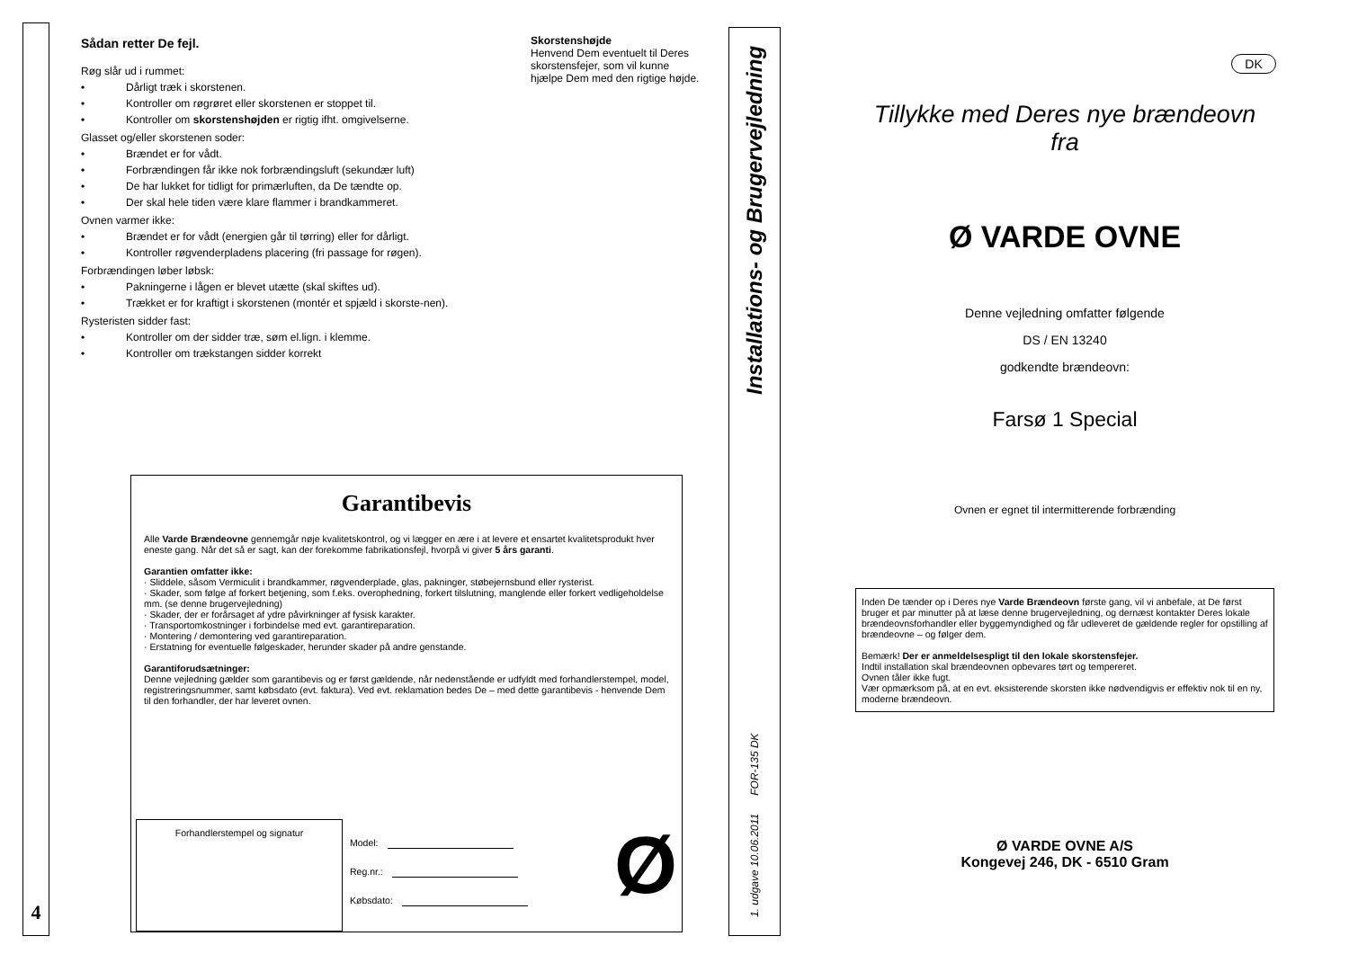4
Sådan retter De fejl.
Røg slår ud i rummet:
• Dårligt træk i skorstenen.
• Kontroller om røgrøret eller skorstenen er stoppet til.
• Kontroller om skorstenshøjden er rigtig ifht. omgivelserne.
Glasset og/eller skorstenen soder:
• Brændet er for vådt.
• Forbrændingen får ikke nok forbrændingsluft (sekundær luft)
• De har lukket for tidligt for primærluften, da De tændte op.
• Der skal hele tiden være klare flammer i brandkammeret.
Ovnen varmer ikke:
• Brændet er for vådt (energien går til tørring) eller for dårligt.
• Kontroller røgvenderpladens placering (fri passage for røgen).
Forbrændingen løber løbsk:
• Pakningerne i lågen er blevet utætte (skal skiftes ud).
• Trækket er for kraftigt i skorstenen (montér et spjæld i skorste-nen).
Rysteristen sidder fast:
• Kontroller om der sidder træ, søm el.lign. i klemme.
• Kontroller om trækstangen sidder korrekt
Garantibevis
Alle Varde Brændeovne gennemgår nøje kvalitetskontrol, og vi lægger en ære i at levere et ensartet kvalitetsprodukt hver eneste gang. Når det så er sagt, kan der forekomme fabrikationsfejl, hvorpå vi giver 5 års garanti.
Garantien omfatter ikke:
· Sliddele, såsom Vermiculit i brandkammer, røgvenderplade, glas, pakninger, støbejernsbund eller rysterist.
· Skader, som følge af forkert betjening, som f.eks. overophedning, forkert tilslutning, manglende eller forkert vedligeholdelse mm. (se denne brugervejledning)
· Skader, der er forårsaget af ydre påvirkninger af fysisk karakter.
· Transportomkostninger i forbindelse med evt. garantireparation.
· Montering / demontering ved garantireparation.
· Erstatning for eventuelle følgeskader, herunder skader på andre genstande.
Garantiforudsætninger:
Denne vejledning gælder som garantibevis og er først gældende, når nedenstående er udfyldt med forhandlerstempel, model, registreringsnummer, samt købsdato (evt. faktura). Ved evt. reklamation bedes De – med dette garantibevis - henvende Dem til den forhandler, der har leveret ovnen.
Forhandlerstempel og signatur
Model:
Reg.nr.:
Købsdato:
Ø
Skorstenshøjde
Henvend Dem eventuelt til Deres skorstensfejer, som vil kunne hjælpe Dem med den rigtige højde.
1. udgave 10.06.2011 FOR-135 DK Installations- og Brugervejledning
DK
Tillykke med Deres nye brændeovn
fra
Ø VARDE OVNE
Denne vejledning omfatter følgende
DS / EN 13240
godkendte brændeovn:
Farsø 1 Special
Ovnen er egnet til intermitterende forbrænding
Inden De tænder op i Deres nye Varde Brændeovn første gang, vil vi anbefale, at De først bruger et par minutter på at læse denne brugervejledning, og dernæst kontakter Deres lokale brændeovnsforhandler eller byggemyndighed og får udleveret de gældende regler for opstilling af brændeovne – og følger dem.
Bemærk! Der er anmeldelsespligt til den lokale skorstensfejer.
Indtil installation skal brændeovnen opbevares tørt og tempereret.
Ovnen tåler ikke fugt.
Vær opmærksom på, at en evt. eksisterende skorsten ikke nødvendigvis er effektiv nok til en ny, moderne brændeovn.
Ø VARDE OVNE A/S
Kongevej 246, DK - 6510 Gram